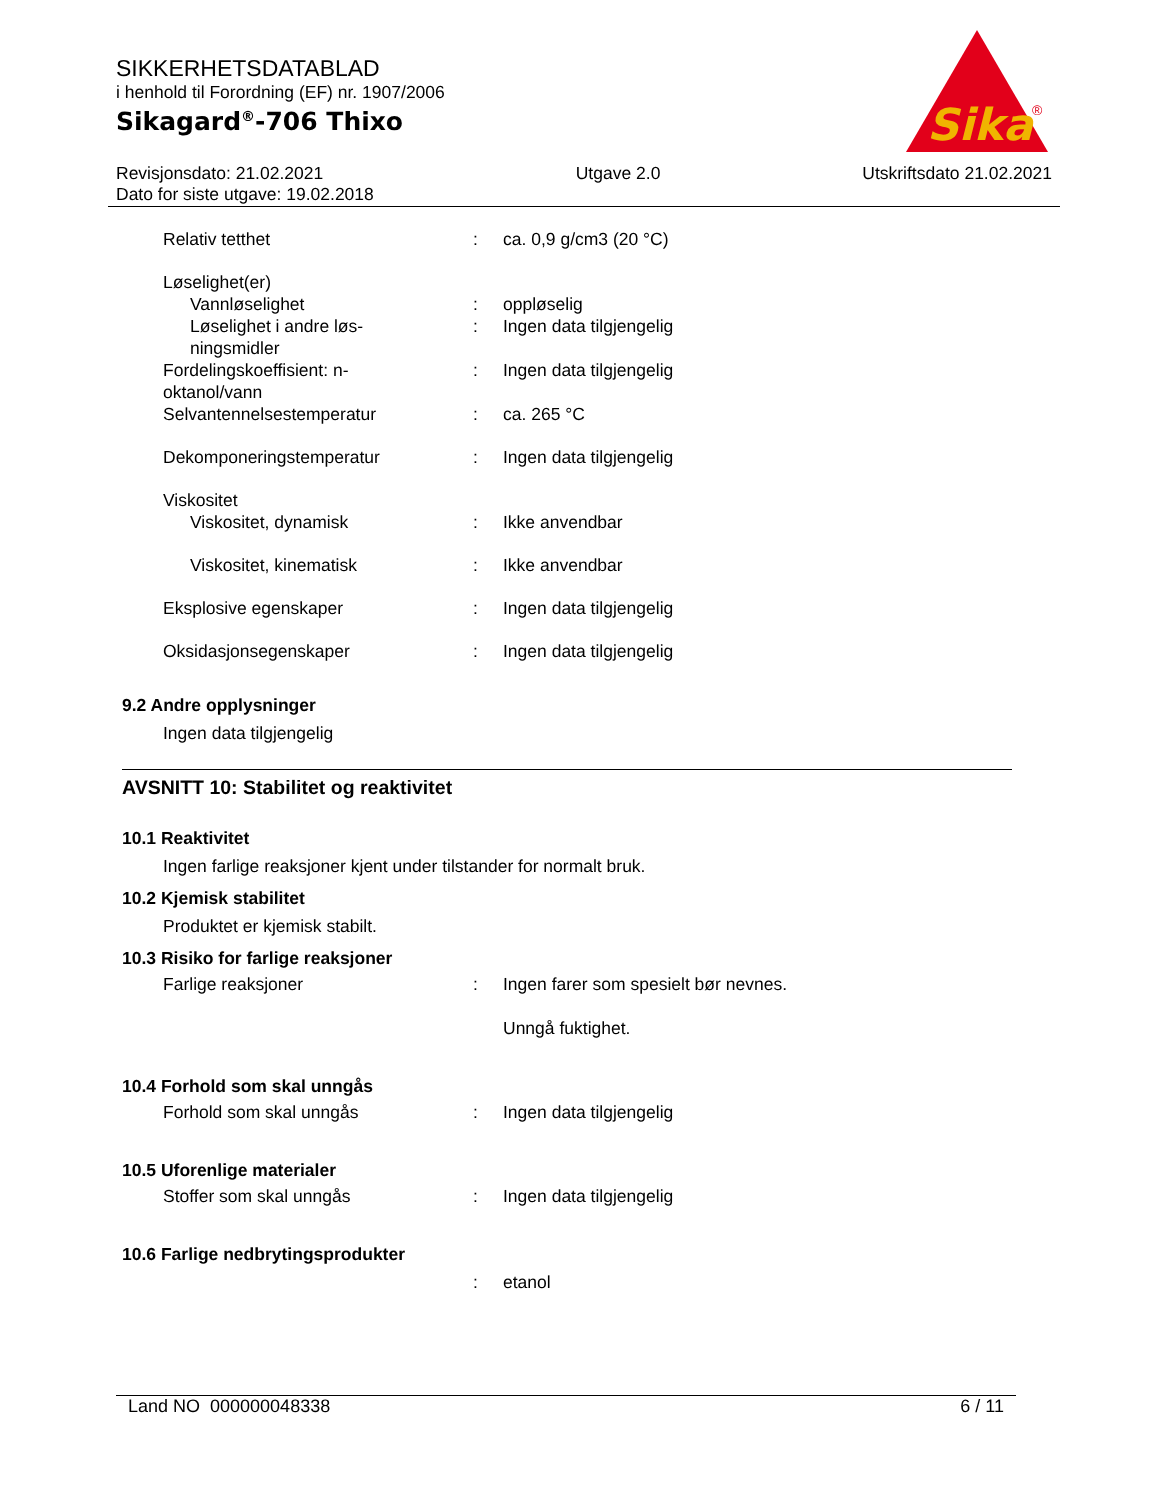SIKKERHETSDATABLAD
i henhold til Forordning (EF) nr. 1907/2006
Sikagard<sup>®</sup>-706 Thixo
Sika
®
Revisjonsdato: 21.02.2021
Dato for siste utgave: 19.02.2018
Utgave 2.0 Utskriftsdato 21.02.2021
Relativ tetthet : ca. 0,9 g/cm3 (20 °C)
Løselighet(er)
Vannløselighet : oppløselig
Løselighet i andre løs-
ningsmidler
: Ingen data tilgjengelig
Fordelingskoeffisient: n-
oktanol/vann
: Ingen data tilgjengelig
Selvantennelsestemperatur : ca. 265 °C
Dekomponeringstemperatur : Ingen data tilgjengelig
Viskositet
Viskositet, dynamisk : Ikke anvendbar
Viskositet, kinematisk : Ikke anvendbar
Eksplosive egenskaper : Ingen data tilgjengelig
Oksidasjonsegenskaper : Ingen data tilgjengelig
9.2 Andre opplysninger
Ingen data tilgjengelig
AVSNITT 10: Stabilitet og reaktivitet
10.1 Reaktivitet
Ingen farlige reaksjoner kjent under tilstander for normalt bruk.
10.2 Kjemisk stabilitet
Produktet er kjemisk stabilt.
10.3 Risiko for farlige reaksjoner
Farlige reaksjoner : Ingen farer som spesielt bør nevnes.
Unngå fuktighet.
10.4 Forhold som skal unngås
Forhold som skal unngås : Ingen data tilgjengelig
10.5 Uforenlige materialer
Stoffer som skal unngås : Ingen data tilgjengelig
10.6 Farlige nedbrytingsprodukter
: etanol
Land NO 000000048338 6 / 11